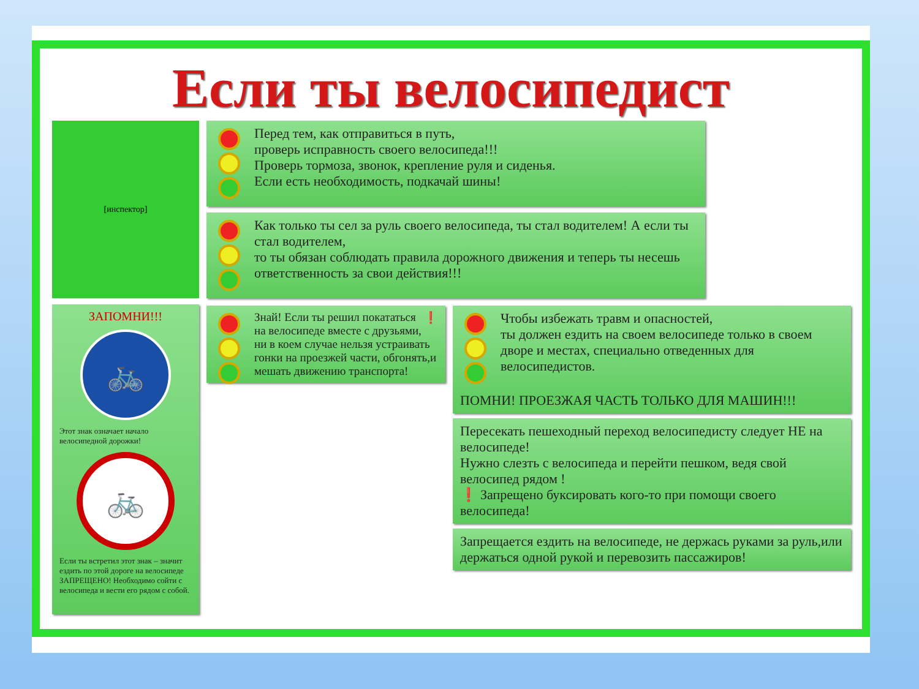Если ты велосипедист
[инспектор]
ЗАПОМНИ!!!
🚲
Этот знак означает начало велосипедной дорожки!
🚲
Если ты встретил этот знак – значит ездить по этой дороге на велосипеде ЗАПРЕЩЕНО! Необходимо сойти с велосипеда и вести его рядом с собой.
Перед тем, как отправиться в путь,
проверь исправность своего велосипеда!!!
Проверь тормоза, звонок, крепление руля и сиденья.
Если есть необходимость, подкачай шины!
Как только ты сел за руль своего велосипеда, ты стал водителем! А если ты стал водителем,
то ты обязан соблюдать правила дорожного движения и теперь ты несешь ответственность за свои действия!!!
❗ Знай! Если ты решил покататься на велосипеде вместе с друзьями, ни в коем случае нельзя устраивать гонки на проезжей части, обгонять,и мешать движению транспорта!
Чтобы избежать травм и опасностей,
ты должен ездить на своем велосипеде только в своем дворе и местах, специально отведенных для велосипедистов.
ПОМНИ! ПРОЕЗЖАЯ ЧАСТЬ ТОЛЬКО ДЛЯ МАШИН!!!
Пересекать пешеходный переход велосипедисту следует НЕ на велосипеде!
Нужно слезть с велосипеда и перейти пешком, ведя свой велосипед рядом !
❗ Запрещено буксировать кого-то при помощи своего велосипеда!
Запрещается ездить на велосипеде, не держась руками за руль,или держаться одной рукой и перевозить пассажиров!